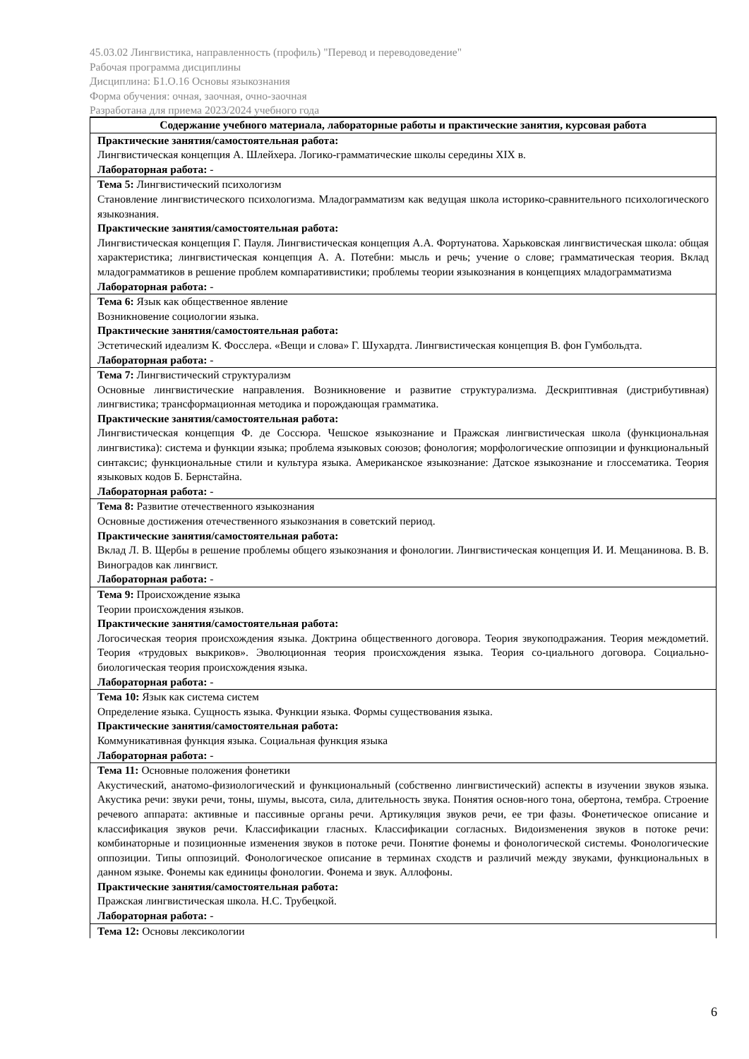45.03.02 Лингвистика, направленность (профиль) "Перевод и переводоведение"
Рабочая программа дисциплины
Дисциплина: Б1.О.16 Основы языкознания
Форма обучения: очная, заочная, очно-заочная
Разработана для приема 2023/2024 учебного года
| Содержание учебного материала, лабораторные работы и практические занятия, курсовая работа |
| --- |
| Практические занятия/самостоятельная работа: Лингвистическая концепция А. Шлейхера. Логико-грамматические школы середины XIX в. Лабораторная работа: - |
| Тема 5: Лингвистический психологизм Становление лингвистического психологизма. Младограмматизм как ведущая школа историко-сравнительного психологического языкознания. Практические занятия/самостоятельная работа: Лингвистическая концепция Г. Пауля. Лингвистическая концепция А.А. Фортунатова. Харьковская лингвистическая школа: общая характеристика; лингвистическая концепция А. А. Потебни: мысль и речь; учение о слове; грамматическая теория. Вклад младограмматиков в решение проблем компаративистики; проблемы теории языкознания в концепциях младограмматизма Лабораторная работа: - |
| Тема 6: Язык как общественное явление Возникновение социологии языка. Практические занятия/самостоятельная работа: Эстетический идеализм К. Фосслера. «Вещи и слова» Г. Шухардта. Лингвистическая концепция В. фон Гумбольдта. Лабораторная работа: - |
| Тема 7: Лингвистический структурализм Основные лингвистические направления. Возникновение и развитие структурализма. Дескриптивная (дистрибутивная) лингвистика; трансформационная методика и порождающая грамматика. Практические занятия/самостоятельная работа: Лингвистическая концепция Ф. де Соссюра. Чешское языкознание и Пражская лингвистическая школа (функциональная лингвистика): система и функции языка; проблема языковых союзов; фонология; морфологические оппозиции и функциональный синтаксис; функциональные стили и культура языка. Американское языкознание: Датское языкознание и глоссематика. Теория языковых кодов Б. Бернстайна. Лабораторная работа: - |
| Тема 8: Развитие отечественного языкознания Основные достижения отечественного языкознания в советский период. Практические занятия/самостоятельная работа: Вклад Л. В. Щербы в решение проблемы общего языкознания и фонологии. Лингвистическая концепция И. И. Мещанинова. В. В. Виноградов как лингвист. Лабораторная работа: - |
| Тема 9: Происхождение языка Теории происхождения языков. Практические занятия/самостоятельная работа: Логосическая теория происхождения языка. Доктрина общественного договора. Теория звукоподражания. Теория междометий. Теория «трудовых выкриков». Эволюционная теория происхождения языка. Теория со-циального договора. Социально-биологическая теория происхождения языка. Лабораторная работа: - |
| Тема 10: Язык как система систем Определение языка. Сущность языка. Функции языка. Формы существования языка. Практические занятия/самостоятельная работа: Коммуникативная функция языка. Социальная функция языка Лабораторная работа: - |
| Тема 11: Основные положения фонетики Акустический, анатомо-физиологический и функциональный (собственно лингвистический) аспекты в изучении звуков языка. Акустика речи: звуки речи, тоны, шумы, высота, сила, длительность звука. Понятия основ-ного тона, обертона, тембра. Строение речевого аппарата: активные и пассивные органы речи. Артикуляция звуков речи, ее три фазы. Фонетическое описание и классификация звуков речи. Классификации гласных. Классификации согласных. Видоизменения звуков в потоке речи: комбинаторные и позиционные изменения звуков в потоке речи. Понятие фонемы и фонологической системы. Фонологические оппозиции. Типы оппозиций. Фонологическое описание в терминах сходств и различий между звуками, функциональных в данном языке. Фонемы как единицы фонологии. Фонема и звук. Аллофоны. Практические занятия/самостоятельная работа: Пражская лингвистическая школа. Н.С. Трубецкой. Лабораторная работа: - |
| Тема 12: Основы лексикологии |
6